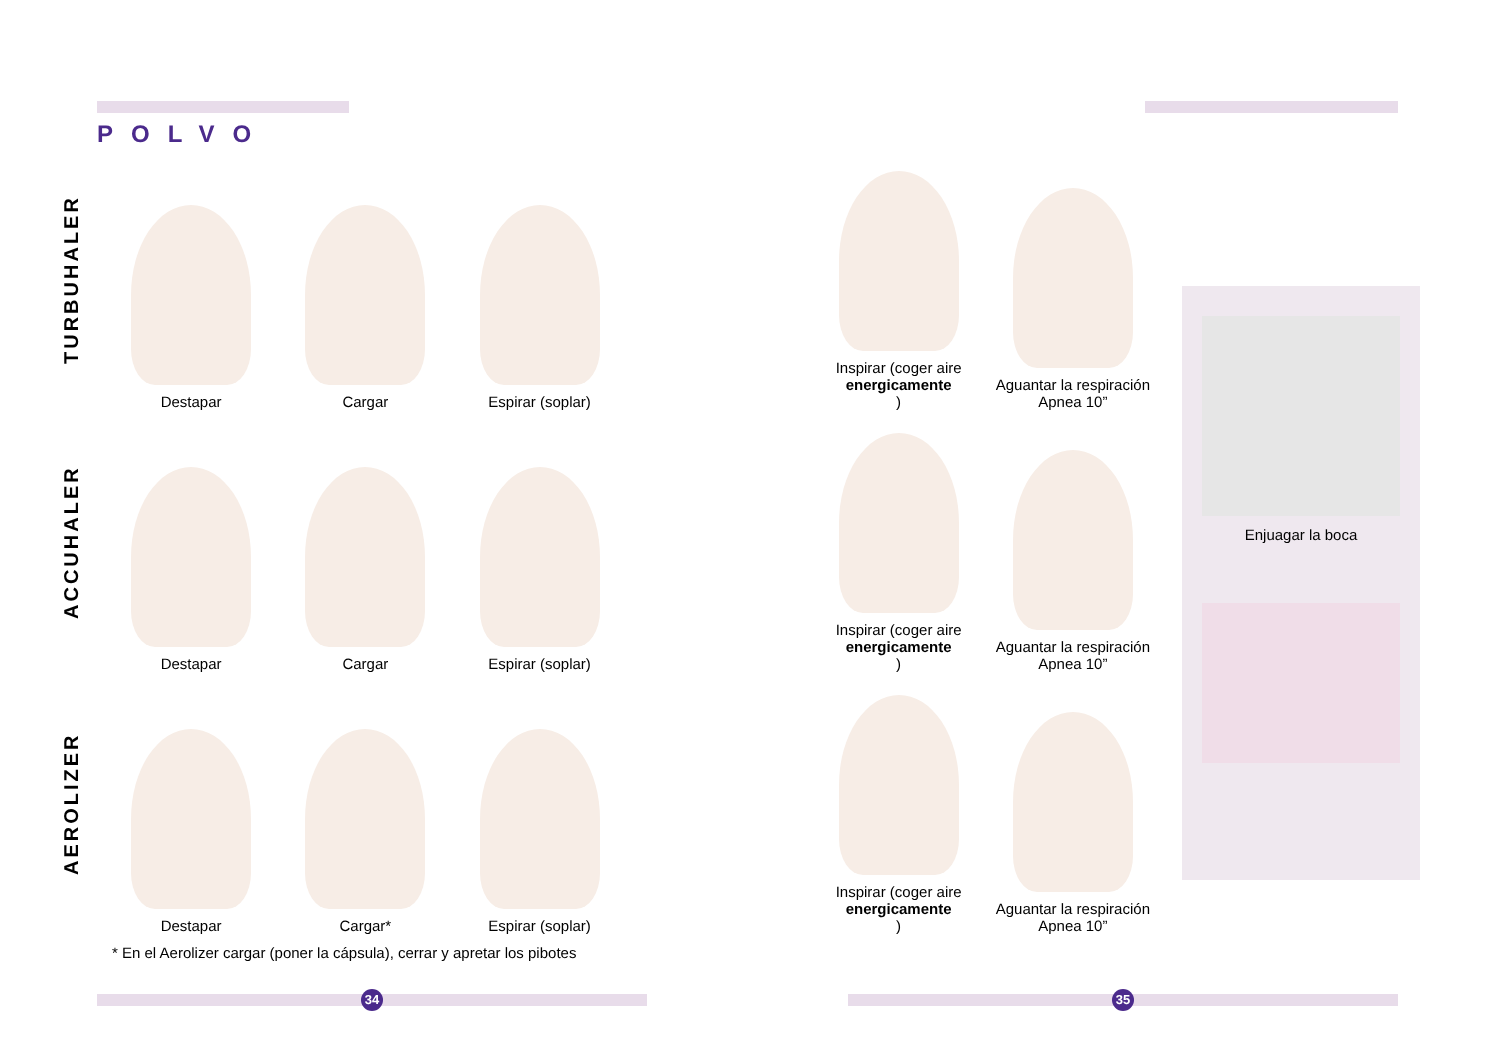POLVO
TURBUHALER
Destapar Cargar Espirar (soplar) Inspirar (coger aire
energicamente)
Aguantar la respiración
Apnea 10”
ACCUHALER
Destapar Cargar Espirar (soplar) Inspirar (coger aire
energicamente)
Aguantar la respiración
Apnea 10”
AEROLIZER
Destapar Cargar* Espirar (soplar) Inspirar (coger aire
energicamente)
Aguantar la respiración
Apnea 10”
Enjuagar la boca
* En el Aerolizer cargar (poner la cápsula), cerrar y apretar los pibotes
34 35